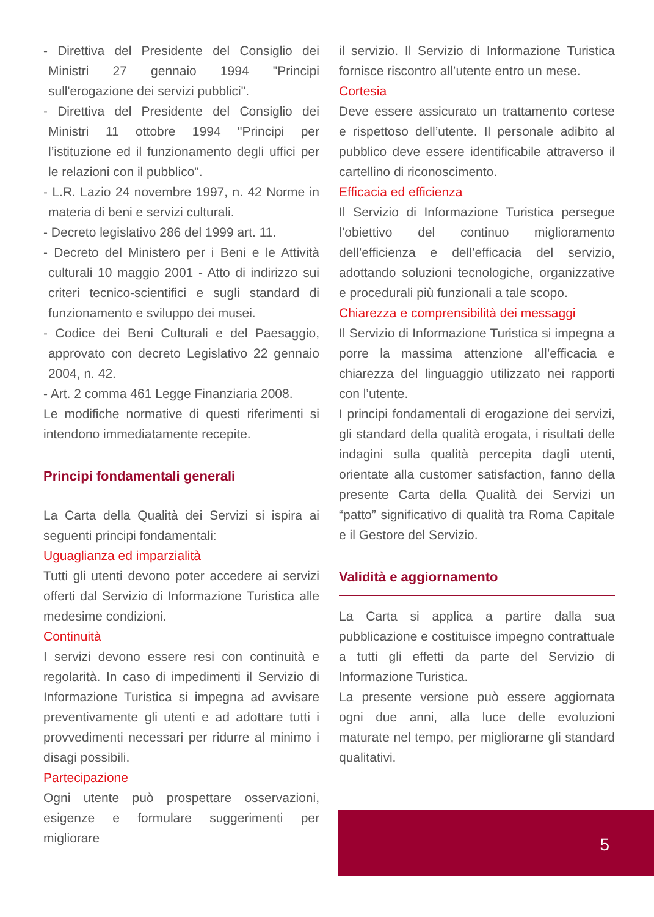- Direttiva del Presidente del Consiglio dei Ministri 27 gennaio 1994 "Principi sull'erogazione dei servizi pubblici".
- Direttiva del Presidente del Consiglio dei Ministri 11 ottobre 1994 "Principi per l’istituzione ed il funzionamento degli uffici per le relazioni con il pubblico".
- L.R. Lazio 24 novembre 1997, n. 42 Norme in materia di beni e servizi culturali.
- Decreto legislativo 286 del 1999 art. 11.
- Decreto del Ministero per i Beni e le Attività culturali 10 maggio 2001 - Atto di indirizzo sui criteri tecnico-scientifici e sugli standard di funzionamento e sviluppo dei musei.
- Codice dei Beni Culturali e del Paesaggio, approvato con decreto Legislativo 22 gennaio 2004, n. 42.
- Art. 2 comma 461 Legge Finanziaria 2008.
Le modifiche normative di questi riferimenti si intendono immediatamente recepite.
Principi fondamentali generali
La Carta della Qualità dei Servizi si ispira ai seguenti principi fondamentali:
Uguaglianza ed imparzialità
Tutti gli utenti devono poter accedere ai servizi offerti dal Servizio di Informazione Turistica alle medesime condizioni.
Continuità
I servizi devono essere resi con continuità e regolarità. In caso di impedimenti il Servizio di Informazione Turistica si impegna ad avvisare preventivamente gli utenti e ad adottare tutti i provvedimenti necessari per ridurre al minimo i disagi possibili.
Partecipazione
Ogni utente può prospettare osservazioni, esigenze e formulare suggerimenti per migliorare
il servizio. Il Servizio di Informazione Turistica fornisce riscontro all’utente entro un mese.
Cortesia
Deve essere assicurato un trattamento cortese e rispettoso dell’utente. Il personale adibito al pubblico deve essere identificabile attraverso il cartellino di riconoscimento.
Efficacia ed efficienza
Il Servizio di Informazione Turistica persegue l’obiettivo del continuo miglioramento dell’efficienza e dell’efficacia del servizio, adottando soluzioni tecnologiche, organizzative e procedurali più funzionali a tale scopo.
Chiarezza e comprensibilità dei messaggi
Il Servizio di Informazione Turistica si impegna a porre la massima attenzione all’efficacia e chiarezza del linguaggio utilizzato nei rapporti con l’utente.
I principi fondamentali di erogazione dei servizi, gli standard della qualità erogata, i risultati delle indagini sulla qualità percepita dagli utenti, orientate alla customer satisfaction, fanno della presente Carta della Qualità dei Servizi un “patto” significativo di qualità tra Roma Capitale e il Gestore del Servizio.
Validità e aggiornamento
La Carta si applica a partire dalla sua pubblicazione e costituisce impegno contrattuale a tutti gli effetti da parte del Servizio di Informazione Turistica.
La presente versione può essere aggiornata ogni due anni, alla luce delle evoluzioni maturate nel tempo, per migliorarne gli standard qualitativi.
5